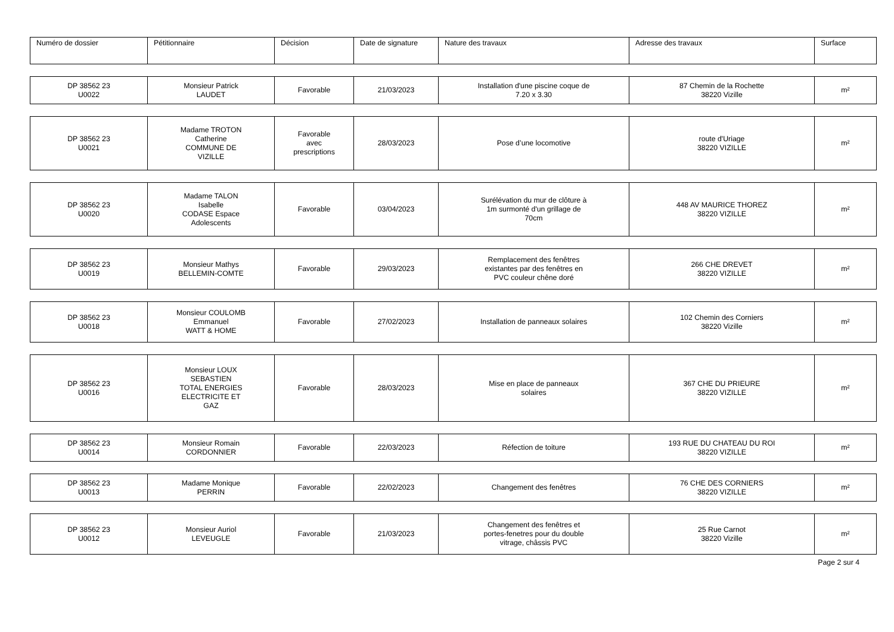| Numéro de dossier | Pétitionnaire | Décision | Date de signature | Nature des travaux | Adresse des travaux | Surface |
| --- | --- | --- | --- | --- | --- | --- |
| DP 38562 23 U0022 | Monsieur Patrick LAUDET | Favorable | 21/03/2023 | Installation d'une piscine coque de 7.20 x 3.30 | 87 Chemin de la Rochette 38220 Vizille | m² |
| DP 38562 23 U0021 | Madame TROTON Catherine COMMUNE DE VIZILLE | Favorable avec prescriptions | 28/03/2023 | Pose d’une locomotive | route d'Uriage 38220 VIZILLE | m² |
| DP 38562 23 U0020 | Madame TALON Isabelle CODASE Espace Adolescents | Favorable | 03/04/2023 | Surélévation du mur de clôture à 1m surmonté d'un grillage de 70cm | 448 AV MAURICE THOREZ 38220 VIZILLE | m² |
| DP 38562 23 U0019 | Monsieur Mathys BELLEMIN-COMTE | Favorable | 29/03/2023 | Remplacement des fenêtres existantes par des fenêtres en PVC couleur chêne doré | 266 CHE DREVET 38220 VIZILLE | m² |
| DP 38562 23 U0018 | Monsieur COULOMB Emmanuel WATT & HOME | Favorable | 27/02/2023 | Installation de panneaux solaires | 102 Chemin des Corniers 38220 Vizille | m² |
| DP 38562 23 U0016 | Monsieur LOUX SEBASTIEN TOTAL ENERGIES ELECTRICITE ET GAZ | Favorable | 28/03/2023 | Mise en place de panneaux solaires | 367 CHE DU PRIEURE 38220 VIZILLE | m² |
| DP 38562 23 U0014 | Monsieur Romain CORDONNIER | Favorable | 22/03/2023 | Réfection de toiture | 193 RUE DU CHATEAU DU ROI 38220 VIZILLE | m² |
| DP 38562 23 U0013 | Madame Monique PERRIN | Favorable | 22/02/2023 | Changement des fenêtres | 76 CHE DES CORNIERS 38220 VIZILLE | m² |
| DP 38562 23 U0012 | Monsieur Auriol LEVEUGLE | Favorable | 21/03/2023 | Changement des fenêtres et portes-fenetres pour du double vitrage, châssis PVC | 25 Rue Carnot 38220 Vizille | m² |
Page 2 sur 4